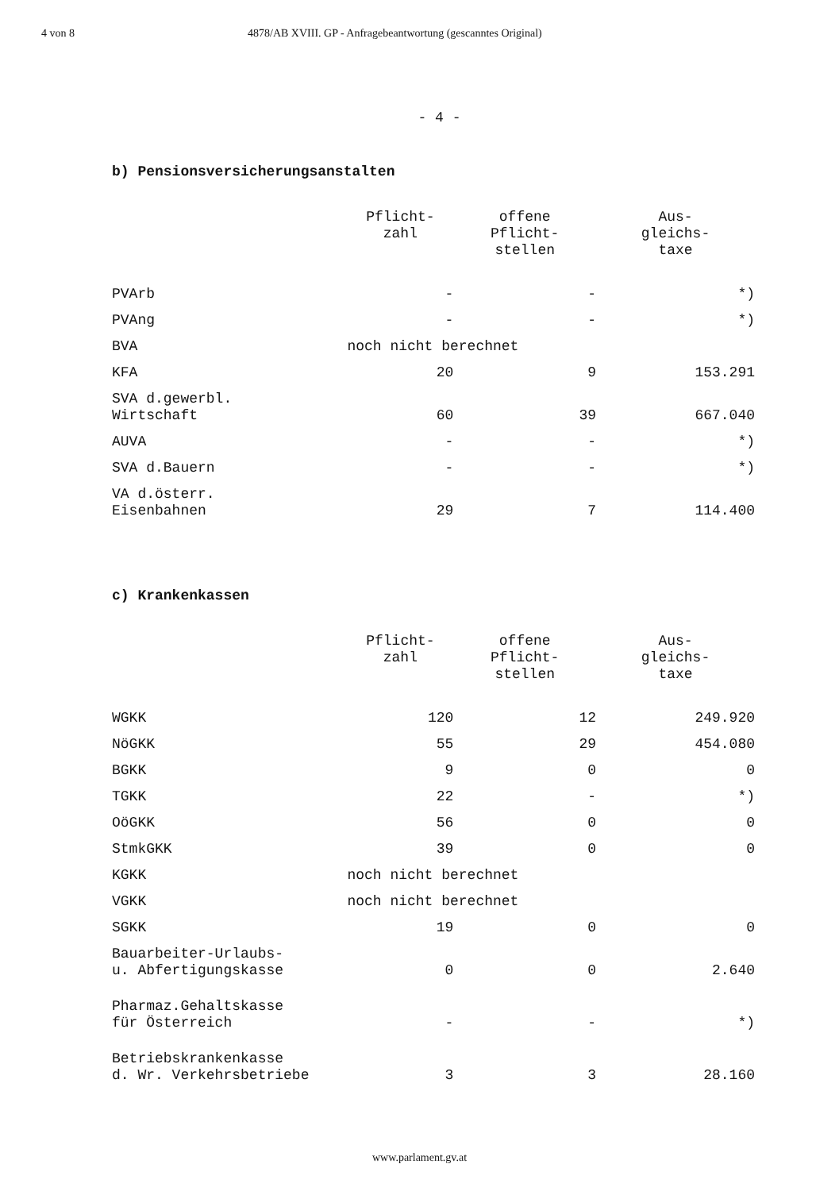4 von 8 4878/AB XVIII. GP - Anfragebeantwortung (gescanntes Original)
- 4 -
b) Pensionsversicherungsanstalten
| | Pflicht- zahl | offene Pflicht- stellen | Aus- gleichs- taxe |
| --- | --- | --- | --- |
| PVArb | - | - | *) |
| PVAng | - | - | *) |
| BVA | noch nicht berechnet | | |
| KFA | 20 | 9 | 153.291 |
| SVA d.gewerbl. Wirtschaft | 60 | 39 | 667.040 |
| AUVA | - | - | *) |
| SVA d.Bauern | - | - | *) |
| VA d.österr. Eisenbahnen | 29 | 7 | 114.400 |
c) Krankenkassen
| | Pflicht- zahl | offene Pflicht- stellen | Aus- gleichs- taxe |
| --- | --- | --- | --- |
| WGKK | 120 | 12 | 249.920 |
| NöGKK | 55 | 29 | 454.080 |
| BGKK | 9 | 0 | 0 |
| TGKK | 22 | - | *) |
| OöGKK | 56 | 0 | 0 |
| StmkGKK | 39 | 0 | 0 |
| KGKK | noch nicht berechnet | | |
| VGKK | noch nicht berechnet | | |
| SGKK | 19 | 0 | 0 |
| Bauarbeiter-Urlaubs- u. Abfertigungskasse | 0 | 0 | 2.640 |
| Pharmaz.Gehaltskasse für Österreich | - | - | *) |
| Betriebskrankenkasse d. Wr. Verkehrsbetriebe | 3 | 3 | 28.160 |
www.parlament.gv.at